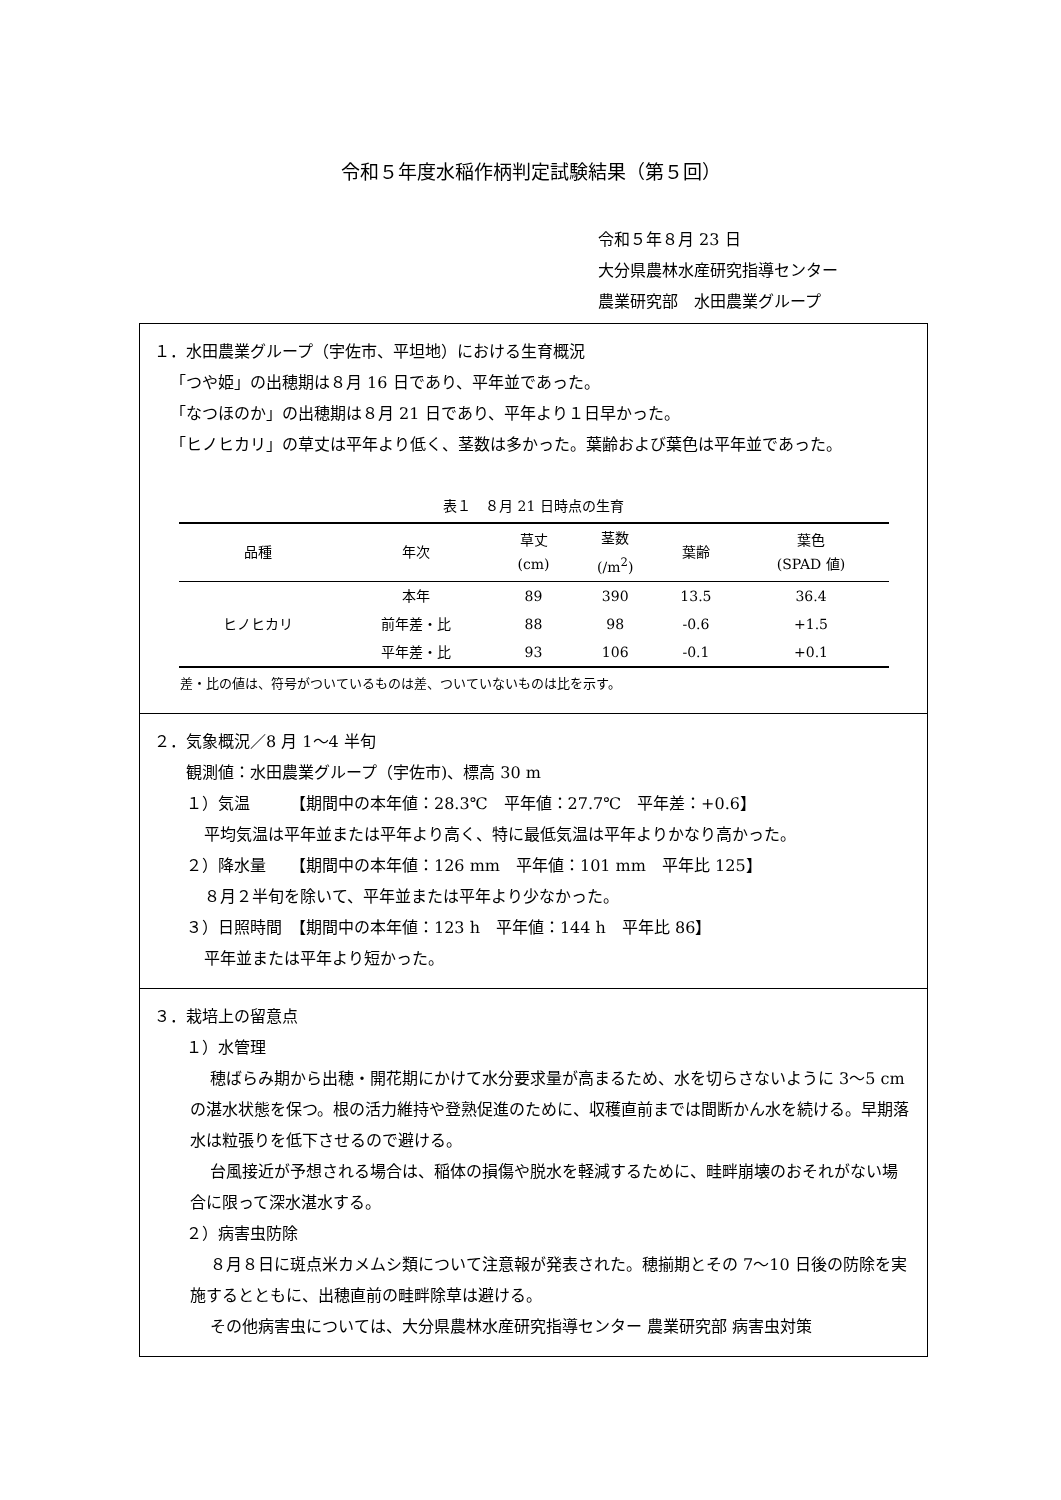令和５年度水稲作柄判定試験結果（第５回）
令和５年８月 23 日
大分県農林水産研究指導センター
農業研究部　水田農業グループ
１．水田農業グループ（宇佐市、平坦地）における生育概況
「つや姫」の出穂期は８月 16 日であり、平年並であった。
「なつほのか」の出穂期は８月 21 日であり、平年より１日早かった。
「ヒノヒカリ」の草丈は平年より低く、茎数は多かった。葉齢および葉色は平年並であった。
表１ ８月 21 日時点の生育
| 品種 | 年次 | 草丈 (cm) | 茎数 (/m<sup>2</sup>) | 葉齢 | 葉色 (SPAD 値) |
| --- | --- | --- | --- | --- | --- |
| ヒノヒカリ | 本年 | 89 | 390 | 13.5 | 36.4 |
| | 前年差・比 | 88 | 98 | -0.6 | +1.5 |
| | 平年差・比 | 93 | 106 | -0.1 | +0.1 |
差・比の値は、符号がついているものは差、ついていないものは比を示す。
２．気象概況／8 月 1～4 半旬
観測値：水田農業グループ（宇佐市)、標高 30 m
１）気温　　　【期間中の本年値：28.3℃　平年値：27.7℃　平年差：+0.6】
平均気温は平年並または平年より高く、特に最低気温は平年よりかなり高かった。
２）降水量　　【期間中の本年値：126 mm　平年値：101 mm　平年比 125】
８月２半旬を除いて、平年並または平年より少なかった。
３）日照時間　【期間中の本年値：123 h　平年値：144 h　平年比 86】
平年並または平年より短かった。
３．栽培上の留意点
１）水管理
穂ばらみ期から出穂・開花期にかけて水分要求量が高まるため、水を切らさないように 3～5 cm の湛水状態を保つ。根の活力維持や登熟促進のために、収穫直前までは間断かん水を続ける。早期落水は粒張りを低下させるので避ける。
台風接近が予想される場合は、稲体の損傷や脱水を軽減するために、畦畔崩壊のおそれがない場合に限って深水湛水する。
２）病害虫防除
８月８日に斑点米カメムシ類について注意報が発表された。穂揃期とその 7～10 日後の防除を実施するとともに、出穂直前の畦畔除草は避ける。
その他病害虫については、大分県農林水産研究指導センター 農業研究部 病害虫対策